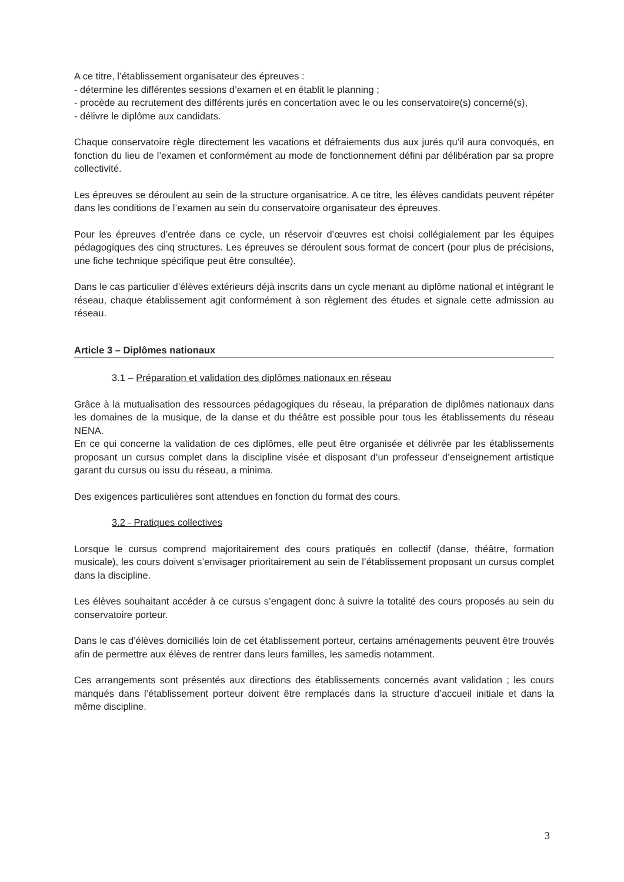A ce titre, l’établissement organisateur des épreuves :
- détermine les différentes sessions d’examen et en établit le planning ;
- procède au recrutement des différents jurés en concertation avec le ou les conservatoire(s) concerné(s),
- délivre le diplôme aux candidats.
Chaque conservatoire règle directement les vacations et défraiements dus aux jurés qu’il aura convoqués, en fonction du lieu de l’examen et conformément au mode de fonctionnement défini par délibération par sa propre collectivité.
Les épreuves se déroulent au sein de la structure organisatrice. A ce titre, les élèves candidats peuvent répéter dans les conditions de l’examen au sein du conservatoire organisateur des épreuves.
Pour les épreuves d’entrée dans ce cycle, un réservoir d’œuvres est choisi collégialement par les équipes pédagogiques des cinq structures. Les épreuves se déroulent sous format de concert (pour plus de précisions, une fiche technique spécifique peut être consultée).
Dans le cas particulier d’élèves extérieurs déjà inscrits dans un cycle menant au diplôme national et intégrant le réseau, chaque établissement agit conformément à son règlement des études et signale cette admission au réseau.
Article 3 – Diplômes nationaux
3.1 – Préparation et validation des diplômes nationaux en réseau
Grâce à la mutualisation des ressources pédagogiques du réseau, la préparation de diplômes nationaux dans les domaines de la musique, de la danse et du théâtre est possible pour tous les établissements du réseau NENA.
En ce qui concerne la validation de ces diplômes, elle peut être organisée et délivrée par les établissements proposant un cursus complet dans la discipline visée et disposant d’un professeur d’enseignement artistique garant du cursus ou issu du réseau, a minima.
Des exigences particulières sont attendues en fonction du format des cours.
3.2 - Pratiques collectives
Lorsque le cursus comprend majoritairement des cours pratiqués en collectif (danse, théâtre, formation musicale), les cours doivent s’envisager prioritairement au sein de l’établissement proposant un cursus complet dans la discipline.
Les élèves souhaitant accéder à ce cursus s’engagent donc à suivre la totalité des cours proposés au sein du conservatoire porteur.
Dans le cas d’élèves domiciliés loin de cet établissement porteur, certains aménagements peuvent être trouvés afin de permettre aux élèves de rentrer dans leurs familles, les samedis notamment.
Ces arrangements sont présentés aux directions des établissements concernés avant validation ; les cours manqués dans l’établissement porteur doivent être remplacés dans la structure d’accueil initiale et dans la même discipline.
3